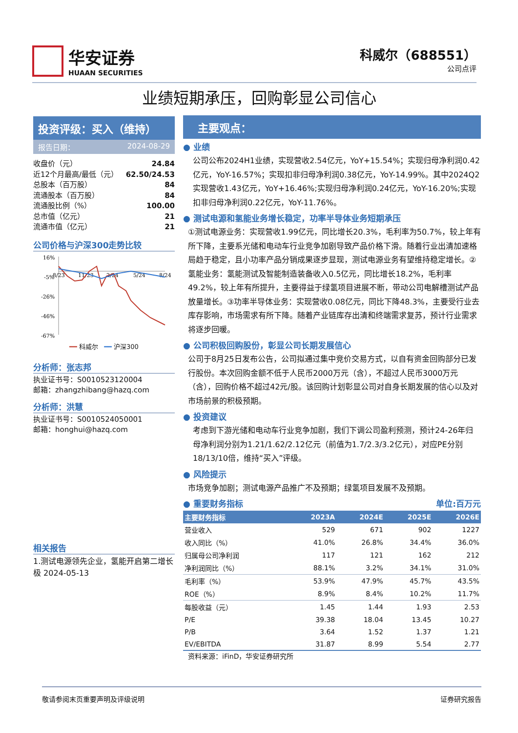华安证券
HUAAN SECURITIES
科威尔（688551）
公司点评
业绩短期承压，回购彰显公司信心
投资评级：买入（维持）
报告日期： 2024-08-29
收盘价（元） 24.84
近12个月最高/最低（元） 62.50/24.53
总股本（百万股） 84
流通股本（百万股） 84
流通股比例（%） 100.00
总市值（亿元） 21
流通市值（亿元） 21
公司价格与沪深300走势比较
16%
-5%
-26%
-46%
-67%
8/23
11/23
2/24
5/24
8/24
━━ 科威尔 ━━ 沪深300
分析师：张志邦
执业证书号：S0010523120004
邮箱：zhangzhibang@hazq.com
分析师：洪慧
执业证书号：S0010524050001
邮箱：honghui@hazq.com
相关报告
1.测试电源领先企业，氢能开启第二增长极 2024-05-13
主要观点：
● 业绩
公司公布2024H1业绩，实现营收2.54亿元，YoY+15.54%；实现归母净利润0.42亿元，YoY-16.57%；实现扣非归母净利润0.38亿元，YoY-14.99%。其中2024Q2实现营收1.43亿元，YoY+16.46%;实现归母净利润0.24亿元，YoY-16.20%;实现扣非归母净利润0.22亿元，YoY-11.76%。
● 测试电源和氢能业务增长稳定，功率半导体业务短期承压
①测试电源业务：实现营收1.99亿元，同比增长20.3%，毛利率为50.7%，较上年有所下降，主要系光储和电动车行业竞争加剧导致产品价格下滑。随着行业出清加速格局趋于稳定，且小功率产品分销成果逐步显现，测试电源业务有望维持稳定增长。②氢能业务：氢能测试及智能制造装备收入0.5亿元，同比增长18.2%，毛利率49.2%，较上年有所提升，主要得益于绿氢项目进展不断，带动公司电解槽测试产品放量增长。③功率半导体业务：实现营收0.08亿元，同比下降48.3%，主要受行业去库存影响，市场需求有所下降。随着产业链库存出清和终端需求复苏，预计行业需求将逐步回暖。
● 公司积极回购股份，彰显公司长期发展信心
公司于8月25日发布公告，公司拟通过集中竞价交易方式，以自有资金回购部分已发行股份。本次回购金额不低于人民币2000万元（含），不超过人民币3000万元（含），回购价格不超过42元/股。该回购计划彰显公司对自身长期发展的信心以及对市场前景的积极预期。
● 投资建议
考虑到下游光储和电动车行业竞争加剧，我们下调公司盈利预测，预计24-26年归母净利润分别为1.21/1.62/2.12亿元（前值为1.7/2.3/3.2亿元），对应PE分别18/13/10倍，维持“买入”评级。
● 风险提示
市场竞争加剧；测试电源产品推广不及预期；绿氢项目发展不及预期。
● 重要财务指标 单位:百万元
| 主要财务指标 | 2023A | 2024E | 2025E | 2026E |
| --- | --- | --- | --- | --- |
| 营业收入 | 529 | 671 | 902 | 1227 |
| 收入同比（%） | 41.0% | 26.8% | 34.4% | 36.0% |
| 归属母公司净利润 | 117 | 121 | 162 | 212 |
| 净利润同比（%） | 88.1% | 3.2% | 34.1% | 31.0% |
| 毛利率（%） | 53.9% | 47.9% | 45.7% | 43.5% |
| ROE（%） | 8.9% | 8.4% | 10.2% | 11.7% |
| 每股收益（元） | 1.45 | 1.44 | 1.93 | 2.53 |
| P/E | 39.38 | 18.04 | 13.45 | 10.27 |
| P/B | 3.64 | 1.52 | 1.37 | 1.21 |
| EV/EBITDA | 31.87 | 8.99 | 5.54 | 2.77 |
资料来源：iFinD，华安证券研究所
敬请参阅末页重要声明及评级说明 证券研究报告